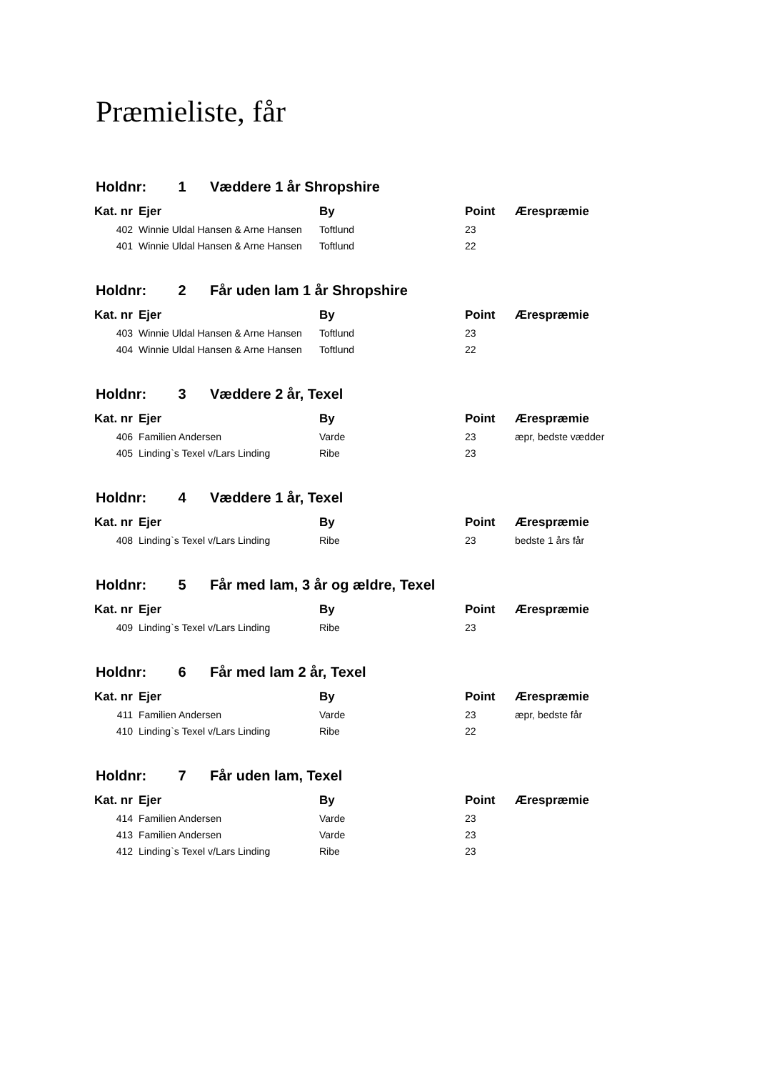Præmieliste, får
| Holdnr: 1 Væddere 1 år Shropshire | | | | |
| --- | --- | --- | --- | --- |
| Kat. nr | Ejer | By | Point | Ærespræmie |
| 402 | Winnie Uldal Hansen & Arne Hansen | Toftlund | 23 | |
| 401 | Winnie Uldal Hansen & Arne Hansen | Toftlund | 22 | |
| Holdnr: 2 Får uden lam 1 år Shropshire | | | | |
| --- | --- | --- | --- | --- |
| Kat. nr | Ejer | By | Point | Ærespræmie |
| 403 | Winnie Uldal Hansen & Arne Hansen | Toftlund | 23 | |
| 404 | Winnie Uldal Hansen & Arne Hansen | Toftlund | 22 | |
| Holdnr: 3 Væddere 2 år, Texel | | | | |
| --- | --- | --- | --- | --- |
| Kat. nr | Ejer | By | Point | Ærespræmie |
| 406 | Familien Andersen | Varde | 23 | æpr, bedste vædder |
| 405 | Linding`s Texel v/Lars Linding | Ribe | 23 | |
| Holdnr: 4 Væddere 1 år, Texel | | | | |
| --- | --- | --- | --- | --- |
| Kat. nr | Ejer | By | Point | Ærespræmie |
| 408 | Linding`s Texel v/Lars Linding | Ribe | 23 | bedste 1 års får |
| Holdnr: 5 Får med lam, 3 år og ældre, Texel | | | | |
| --- | --- | --- | --- | --- |
| Kat. nr | Ejer | By | Point | Ærespræmie |
| 409 | Linding`s Texel v/Lars Linding | Ribe | 23 | |
| Holdnr: 6 Får med lam 2 år, Texel | | | | |
| --- | --- | --- | --- | --- |
| Kat. nr | Ejer | By | Point | Ærespræmie |
| 411 | Familien Andersen | Varde | 23 | æpr, bedste får |
| 410 | Linding`s Texel v/Lars Linding | Ribe | 22 | |
| Holdnr: 7 Får uden lam, Texel | | | | |
| --- | --- | --- | --- | --- |
| Kat. nr | Ejer | By | Point | Ærespræmie |
| 414 | Familien Andersen | Varde | 23 | |
| 413 | Familien Andersen | Varde | 23 | |
| 412 | Linding`s Texel v/Lars Linding | Ribe | 23 | |